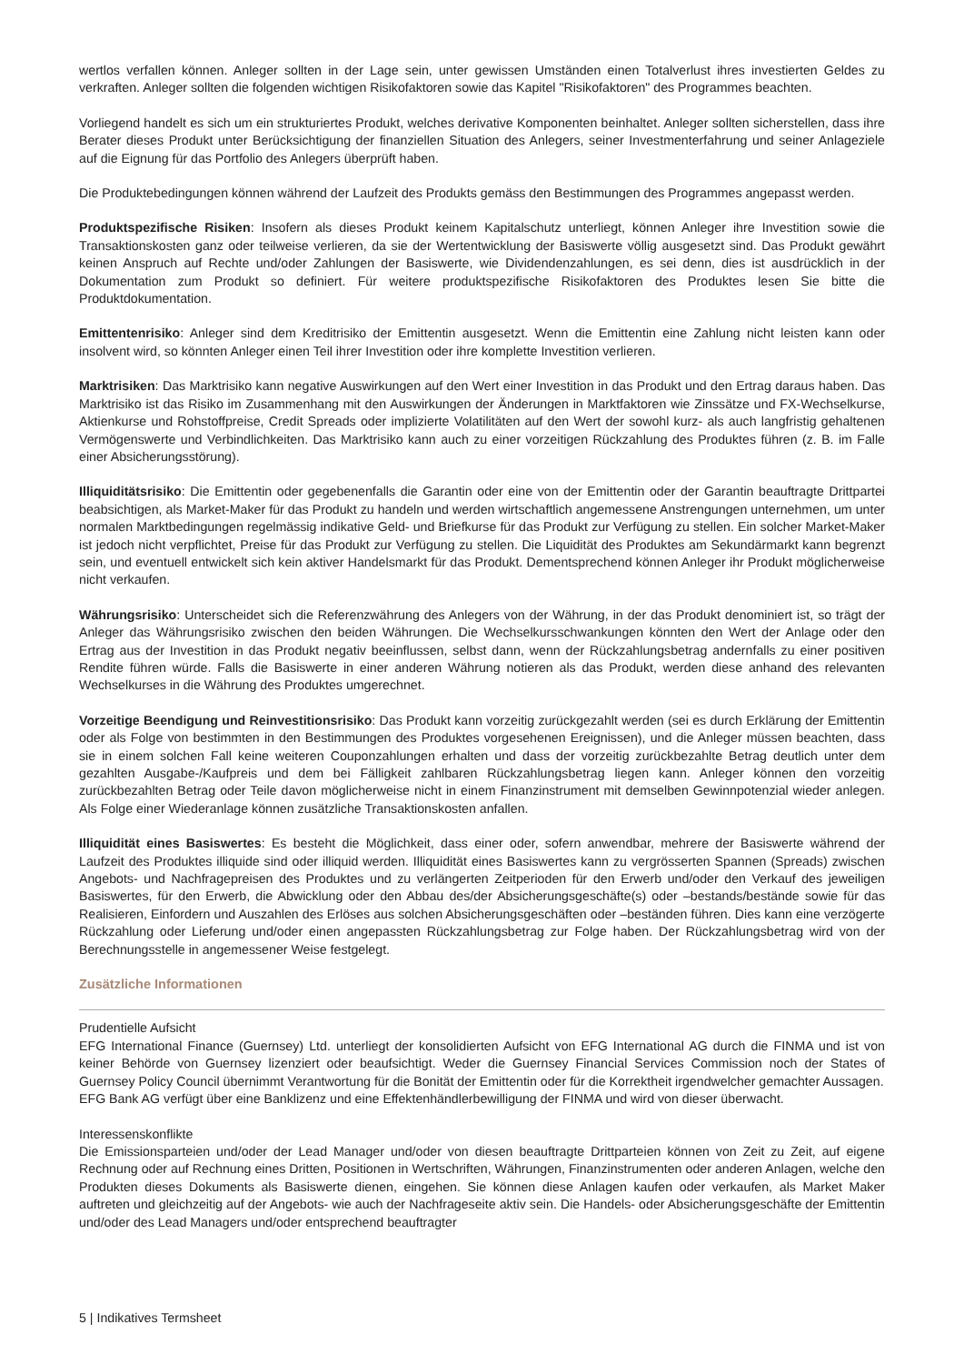wertlos verfallen können. Anleger sollten in der Lage sein, unter gewissen Umständen einen Totalverlust ihres investierten Geldes zu verkraften. Anleger sollten die folgenden wichtigen Risikofaktoren sowie das Kapitel "Risikofaktoren" des Programmes beachten.
Vorliegend handelt es sich um ein strukturiertes Produkt, welches derivative Komponenten beinhaltet. Anleger sollten sicherstellen, dass ihre Berater dieses Produkt unter Berücksichtigung der finanziellen Situation des Anlegers, seiner Investmenterfahrung und seiner Anlageziele auf die Eignung für das Portfolio des Anlegers überprüft haben.
Die Produktebedingungen können während der Laufzeit des Produkts gemäss den Bestimmungen des Programmes angepasst werden.
Produktspezifische Risiken: Insofern als dieses Produkt keinem Kapitalschutz unterliegt, können Anleger ihre Investition sowie die Transaktionskosten ganz oder teilweise verlieren, da sie der Wertentwicklung der Basiswerte völlig ausgesetzt sind. Das Produkt gewährt keinen Anspruch auf Rechte und/oder Zahlungen der Basiswerte, wie Dividendenzahlungen, es sei denn, dies ist ausdrücklich in der Dokumentation zum Produkt so definiert. Für weitere produktspezifische Risikofaktoren des Produktes lesen Sie bitte die Produktdokumentation.
Emittentenrisiko: Anleger sind dem Kreditrisiko der Emittentin ausgesetzt. Wenn die Emittentin eine Zahlung nicht leisten kann oder insolvent wird, so könnten Anleger einen Teil ihrer Investition oder ihre komplette Investition verlieren.
Marktrisiken: Das Marktrisiko kann negative Auswirkungen auf den Wert einer Investition in das Produkt und den Ertrag daraus haben. Das Marktrisiko ist das Risiko im Zusammenhang mit den Auswirkungen der Änderungen in Marktfaktoren wie Zinssätze und FX-Wechselkurse, Aktienkurse und Rohstoffpreise, Credit Spreads oder implizierte Volatilitäten auf den Wert der sowohl kurz- als auch langfristig gehaltenen Vermögenswerte und Verbindlichkeiten. Das Marktrisiko kann auch zu einer vorzeitigen Rückzahlung des Produktes führen (z. B. im Falle einer Absicherungsstörung).
Illiquiditätsrisiko: Die Emittentin oder gegebenenfalls die Garantin oder eine von der Emittentin oder der Garantin beauftragte Drittpartei beabsichtigen, als Market-Maker für das Produkt zu handeln und werden wirtschaftlich angemessene Anstrengungen unternehmen, um unter normalen Marktbedingungen regelmässig indikative Geld- und Briefkurse für das Produkt zur Verfügung zu stellen. Ein solcher Market-Maker ist jedoch nicht verpflichtet, Preise für das Produkt zur Verfügung zu stellen. Die Liquidität des Produktes am Sekundärmarkt kann begrenzt sein, und eventuell entwickelt sich kein aktiver Handelsmarkt für das Produkt. Dementsprechend können Anleger ihr Produkt möglicherweise nicht verkaufen.
Währungsrisiko: Unterscheidet sich die Referenzwährung des Anlegers von der Währung, in der das Produkt denominiert ist, so trägt der Anleger das Währungsrisiko zwischen den beiden Währungen. Die Wechselkursschwankungen könnten den Wert der Anlage oder den Ertrag aus der Investition in das Produkt negativ beeinflussen, selbst dann, wenn der Rückzahlungsbetrag andernfalls zu einer positiven Rendite führen würde. Falls die Basiswerte in einer anderen Währung notieren als das Produkt, werden diese anhand des relevanten Wechselkurses in die Währung des Produktes umgerechnet.
Vorzeitige Beendigung und Reinvestitionsrisiko: Das Produkt kann vorzeitig zurückgezahlt werden (sei es durch Erklärung der Emittentin oder als Folge von bestimmten in den Bestimmungen des Produktes vorgesehenen Ereignissen), und die Anleger müssen beachten, dass sie in einem solchen Fall keine weiteren Couponzahlungen erhalten und dass der vorzeitig zurückbezahlte Betrag deutlich unter dem gezahlten Ausgabe-/Kaufpreis und dem bei Fälligkeit zahlbaren Rückzahlungsbetrag liegen kann. Anleger können den vorzeitig zurückbezahlten Betrag oder Teile davon möglicherweise nicht in einem Finanzinstrument mit demselben Gewinnpotenzial wieder anlegen. Als Folge einer Wiederanlage können zusätzliche Transaktionskosten anfallen.
Illiquidität eines Basiswertes: Es besteht die Möglichkeit, dass einer oder, sofern anwendbar, mehrere der Basiswerte während der Laufzeit des Produktes illiquide sind oder illiquid werden. Illiquidität eines Basiswertes kann zu vergrösserten Spannen (Spreads) zwischen Angebots- und Nachfragepreisen des Produktes und zu verlängerten Zeitperioden für den Erwerb und/oder den Verkauf des jeweiligen Basiswertes, für den Erwerb, die Abwicklung oder den Abbau des/der Absicherungsgeschäfte(s) oder –bestands/bestände sowie für das Realisieren, Einfordern und Auszahlen des Erlöses aus solchen Absicherungsgeschäften oder –beständen führen. Dies kann eine verzögerte Rückzahlung oder Lieferung und/oder einen angepassten Rückzahlungsbetrag zur Folge haben. Der Rückzahlungsbetrag wird von der Berechnungsstelle in angemessener Weise festgelegt.
Zusätzliche Informationen
Prudentielle Aufsicht
EFG International Finance (Guernsey) Ltd. unterliegt der konsolidierten Aufsicht von EFG International AG durch die FINMA und ist von keiner Behörde von Guernsey lizenziert oder beaufsichtigt. Weder die Guernsey Financial Services Commission noch der States of Guernsey Policy Council übernimmt Verantwortung für die Bonität der Emittentin oder für die Korrektheit irgendwelcher gemachter Aussagen.
EFG Bank AG verfügt über eine Banklizenz und eine Effektenhändlerbewilligung der FINMA und wird von dieser überwacht.
Interessenskonflikte
Die Emissionsparteien und/oder der Lead Manager und/oder von diesen beauftragte Drittparteien können von Zeit zu Zeit, auf eigene Rechnung oder auf Rechnung eines Dritten, Positionen in Wertschriften, Währungen, Finanzinstrumenten oder anderen Anlagen, welche den Produkten dieses Dokuments als Basiswerte dienen, eingehen. Sie können diese Anlagen kaufen oder verkaufen, als Market Maker auftreten und gleichzeitig auf der Angebots- wie auch der Nachfrageseite aktiv sein. Die Handels- oder Absicherungsgeschäfte der Emittentin und/oder des Lead Managers und/oder entsprechend beauftragter
5 | Indikatives Termsheet